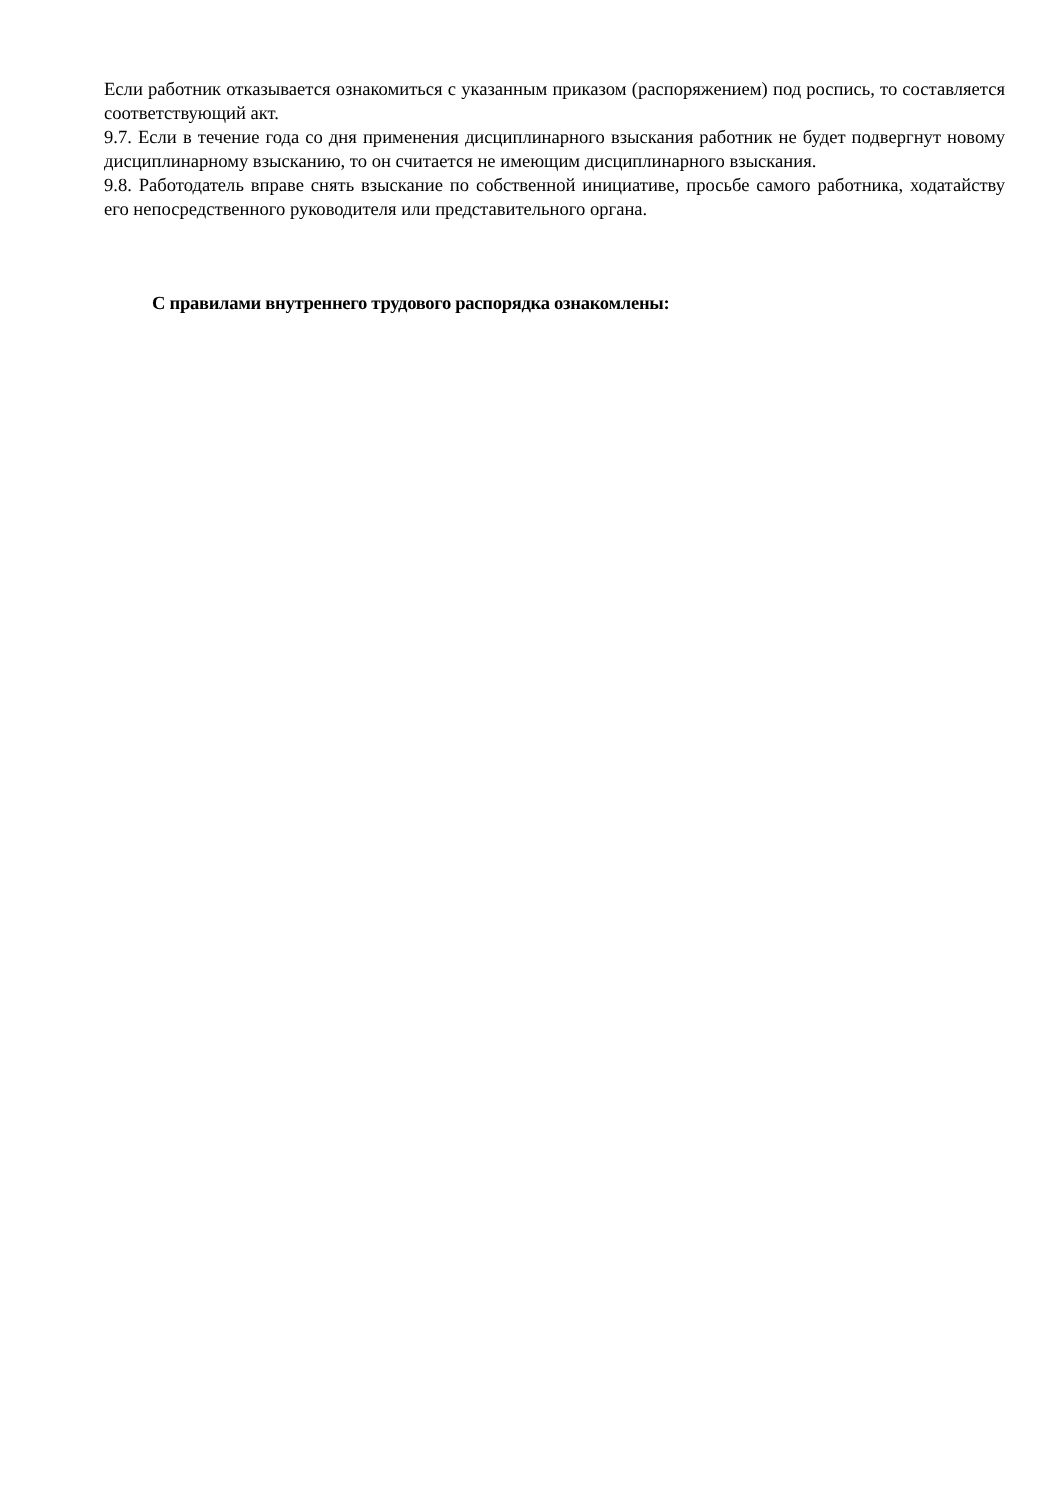Если работник отказывается ознакомиться с указанным приказом (распоряжением) под роспись, то составляется соответствующий акт.
9.7. Если в течение года со дня применения дисциплинарного взыскания работник не будет подвергнут новому дисциплинарному взысканию, то он считается не имеющим дисциплинарного взыскания.
9.8. Работодатель вправе снять взыскание по собственной инициативе, просьбе самого работника, ходатайству его непосредственного руководителя или представительного органа.
С правилами внутреннего трудового распорядка ознакомлены: